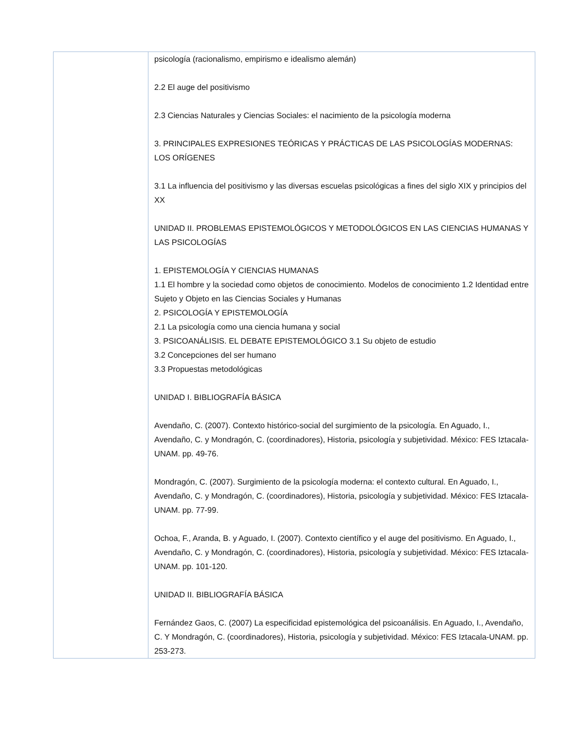| | psicología (racionalismo, empirismo e idealismo alemán) 2.2 El auge del positivismo 2.3 Ciencias Naturales y Ciencias Sociales: el nacimiento de la psicología moderna 3. PRINCIPALES EXPRESIONES TEÓRICAS Y PRÁCTICAS DE LAS PSICOLOGÍAS MODERNAS: LOS ORÍGENES 3.1 La influencia del positivismo y las diversas escuelas psicológicas a fines del siglo XIX y principios del XX UNIDAD II. PROBLEMAS EPISTEMOLÓGICOS Y METODOLÓGICOS EN LAS CIENCIAS HUMANAS Y LAS PSICOLOGÍAS 1. EPISTEMOLOGÍA Y CIENCIAS HUMANAS 1.1 El hombre y la sociedad como objetos de conocimiento. Modelos de conocimiento 1.2 Identidad entre Sujeto y Objeto en las Ciencias Sociales y Humanas 2. PSICOLOGÍA Y EPISTEMOLOGÍA 2.1 La psicología como una ciencia humana y social 3. PSICOANÁLISIS. EL DEBATE EPISTEMOLÓGICO 3.1 Su objeto de estudio 3.2 Concepciones del ser humano 3.3 Propuestas metodológicas UNIDAD I. BIBLIOGRAFÍA BÁSICA Avendaño, C. (2007). Contexto histórico-social del surgimiento de la psicología. En Aguado, I., Avendaño, C. y Mondragón, C. (coordinadores), Historia, psicología y subjetividad. México: FES Iztacala-UNAM. pp. 49-76. Mondragón, C. (2007). Surgimiento de la psicología moderna: el contexto cultural. En Aguado, I., Avendaño, C. y Mondragón, C. (coordinadores), Historia, psicología y subjetividad. México: FES Iztacala-UNAM. pp. 77-99. Ochoa, F., Aranda, B. y Aguado, I. (2007). Contexto científico y el auge del positivismo. En Aguado, I., Avendaño, C. y Mondragón, C. (coordinadores), Historia, psicología y subjetividad. México: FES Iztacala-UNAM. pp. 101-120. UNIDAD II. BIBLIOGRAFÍA BÁSICA Fernández Gaos, C. (2007) La especificidad epistemológica del psicoanálisis. En Aguado, I., Avendaño, C. Y Mondragón, C. (coordinadores), Historia, psicología y subjetividad. México: FES Iztacala-UNAM. pp. 253-273. |